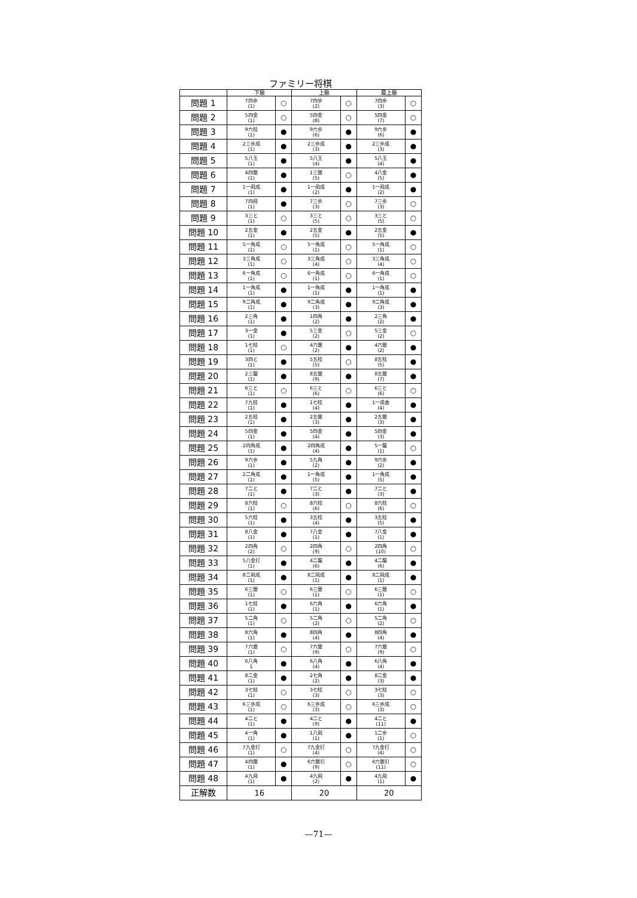ファミリー将棋
| | 下級 | | 上級 | | 最上級 | |
| --- | --- | --- | --- | --- | --- | --- |
| 問題 1 | 7四歩 (1) | ○ | 7四歩 (2) | ○ | 7四歩 (3) | ○ |
| 問題 2 | 5四金 (1) | ○ | 5四金 (8) | ○ | 5四金 (7) | ○ |
| 問題 3 | 9六桂 (1) | ● | 9六歩 (6) | ● | 9六歩 (6) | ● |
| 問題 4 | 2三歩成 (1) | ● | 2三歩成 (3) | ● | 2三歩成 (3) | ● |
| 問題 5 | 5八玉 (1) | ● | 5八玉 (4) | ● | 5八玉 (4) | ● |
| 問題 6 | 4四銀 (1) | ● | 1三銀 (5) | ○ | 4八金 (5) | ● |
| 問題 7 | 1一飛成 (1) | ● | 1一飛成 (2) | ● | 1一飛成 (2) | ● |
| 問題 8 | 7四飛 (1) | ● | 7三歩 (3) | ○ | 7三歩 (3) | ○ |
| 問題 9 | 3三と (1) | ○ | 3三と (5) | ○ | 3三と (5) | ○ |
| 問題 10 | 2五金 (1) | ● | 2五金 (5) | ● | 2五金 (5) | ● |
| 問題 11 | 5一角成 (1) | ○ | 5一角成 (1) | ○ | 5一角成 (1) | ○ |
| 問題 12 | 3三角成 (1) | ○ | 3三角成 (4) | ○ | 3三角成 (4) | ○ |
| 問題 13 | 6一角成 (1) | ○ | 6一角成 (1) | ○ | 6一角成 (1) | ○ |
| 問題 14 | 1一角成 (1) | ● | 1一角成 (1) | ● | 1一角成 (1) | ● |
| 問題 15 | 9二角成 (1) | ● | 9二角成 (3) | ● | 9二角成 (3) | ● |
| 問題 16 | 2三角 (1) | ● | 1四角 (2) | ● | 2三角 (2) | ● |
| 問題 17 | 3一金 (1) | ● | 5三金 (2) | ○ | 5三金 (2) | ○ |
| 問題 18 | 1七桂 (1) | ○ | 4六銀 (2) | ● | 4六銀 (2) | ● |
| 問題 19 | 3四と (1) | ● | 5五桂 (5) | ○ | 8五桂 (5) | ● |
| 問題 20 | 2三龍 (1) | ● | 8五銀 (9) | ● | 8五銀 (7) | ● |
| 問題 21 | 6三と (1) | ○ | 6三と (6) | ○ | 6三と (6) | ○ |
| 問題 22 | 7九桂 (1) | ● | 1七桂 (4) | ● | 1一成香 (4) | ● |
| 問題 23 | 2五桂 (1) | ● | 2五銀 (3) | ● | 2五銀 (3) | ● |
| 問題 24 | 5四金 (1) | ● | 5四金 (4) | ● | 5四金 (3) | ● |
| 問題 25 | 2四角成 (1) | ● | 2四角成 (4) | ● | 5一龍 (1) | ○ |
| 問題 26 | 9六歩 (1) | ● | 5九角 (2) | ● | 9六歩 (2) | ● |
| 問題 27 | 2二角成 (1) | ● | 1一角成 (5) | ● | 1一角成 (5) | ● |
| 問題 28 | 7二と (1) | ● | 7二と (3) | ● | 7二と (3) | ● |
| 問題 29 | 8六桂 (1) | ○ | 8六桂 (6) | ○ | 8六桂 (6) | ○ |
| 問題 30 | 5六桂 (1) | ● | 3五桂 (4) | ● | 3五桂 (5) | ● |
| 問題 31 | 8八金 (1) | ● | 7八金 (1) | ● | 7八金 (1) | ● |
| 問題 32 | 2四角 (2) | ○ | 2四角 (9) | ○ | 2四角 (10) | ○ |
| 問題 33 | 5八金打 (1) | ● | 4二龍 (6) | ● | 4二龍 (6) | ● |
| 問題 34 | 8二飛成 (1) | ● | 8二飛成 (1) | ● | 8二飛成 (1) | ● |
| 問題 35 | 6三銀 (1) | ○ | 6三銀 (1) | ○ | 6三銀 (1) | ○ |
| 問題 36 | 1七桂 (1) | ● | 6六角 (1) | ● | 6六角 (1) | ● |
| 問題 37 | 5二角 (1) | ○ | 5二角 (2) | ○ | 5二角 (2) | ○ |
| 問題 38 | 8六角 (1) | ● | 8四角 (4) | ● | 8四角 (4) | ● |
| 問題 39 | 7六銀 (1) | ○ | 7六銀 (9) | ○ | 7六銀 (9) | ○ |
| 問題 40 | 6八角 1 | ● | 6八角 (4) | ● | 6八角 (4) | ● |
| 問題 41 | 8二金 (1) | ● | 2七角 (2) | ● | 8二金 (3) | ● |
| 問題 42 | 3七桂 (1) | ○ | 3七桂 (3) | ○ | 3七桂 (3) | ○ |
| 問題 43 | 6三歩成 (1) | ○ | 6三歩成 (3) | ○ | 6三歩成 (3) | ○ |
| 問題 44 | 4二と (1) | ● | 4二と (9) | ● | 4二と (11) | ● |
| 問題 45 | 4一角 (1) | ● | 1八飛 (1) | ● | 1二歩 (1) | ○ |
| 問題 46 | 7九金打 (1) | ○ | 7九金打 (4) | ○ | 7九金打 (4) | ○ |
| 問題 47 | 4四銀 (1) | ● | 6六銀引 (9) | ○ | 6六銀引 (11) | ○ |
| 問題 48 | 4九飛 (1) | ● | 4九飛 (2) | ● | 4九飛 (1) | ● |
| 正解数 | 16 | | 20 | | 20 | |
—71—